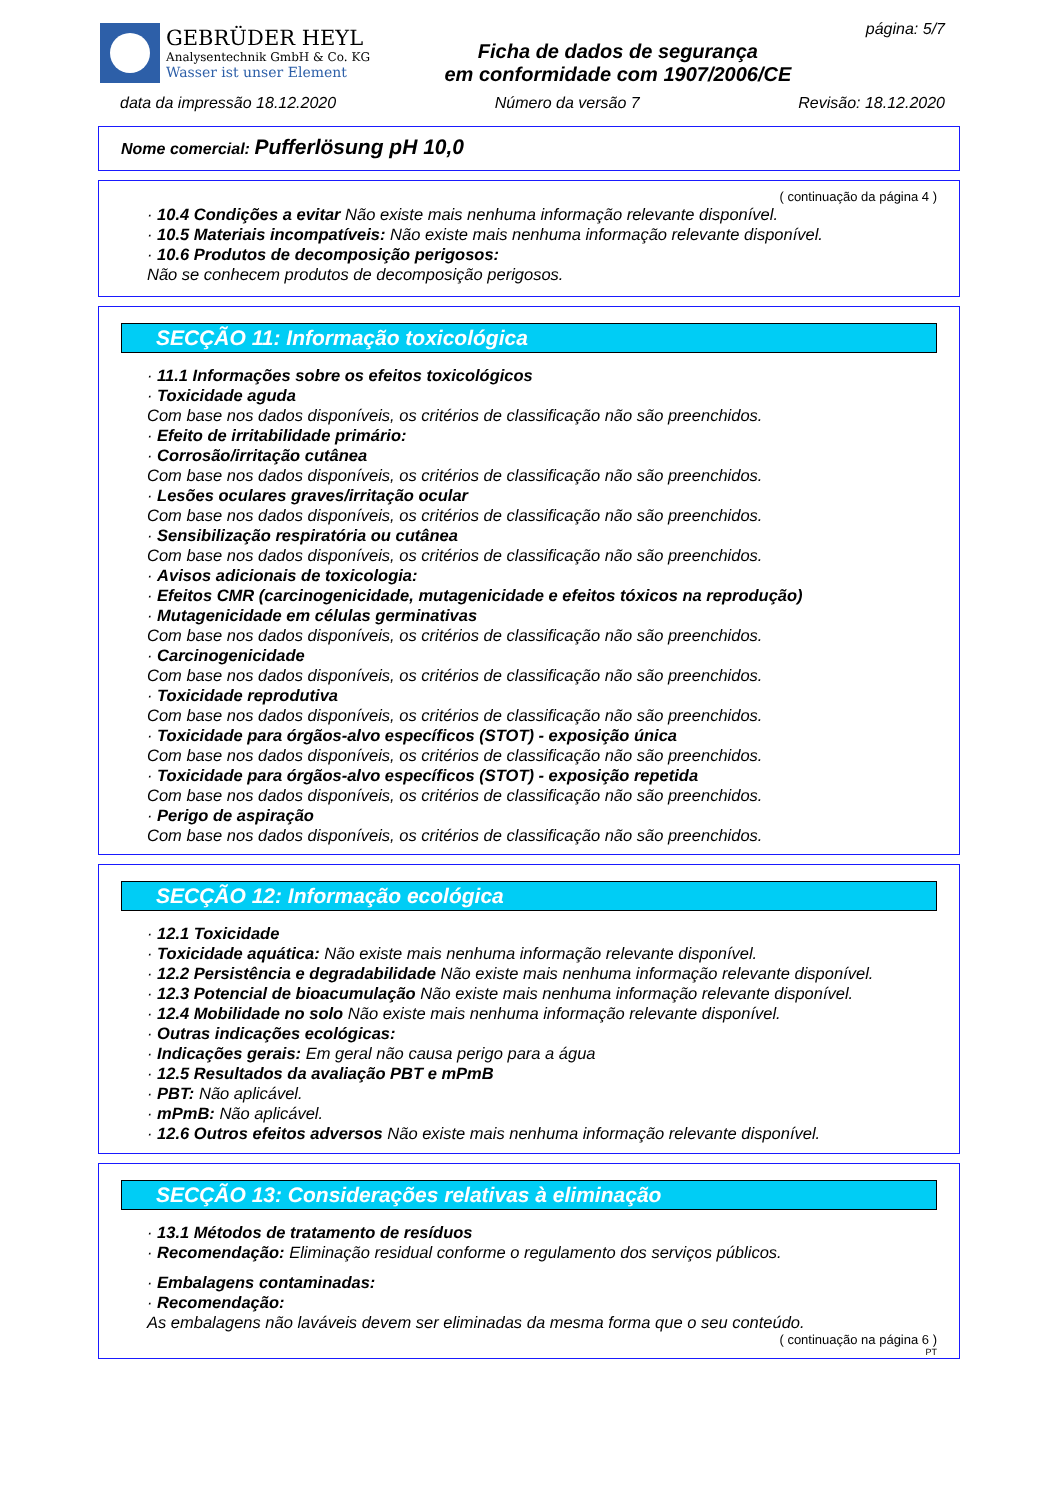GEBRÜDER HEYL
Analysentechnik GmbH & Co. KG
Wasser ist unser Element
Ficha de dados de segurança
em conformidade com 1907/2006/CE
página: 5/7
data da impressão 18.12.2020 Número da versão 7 Revisão: 18.12.2020
Nome comercial: Pufferlösung pH 10,0
( continuação da página 4 )
· 10.4 Condições a evitar Não existe mais nenhuma informação relevante disponível.
· 10.5 Materiais incompatíveis: Não existe mais nenhuma informação relevante disponível.
· 10.6 Produtos de decomposição perigosos:
Não se conhecem produtos de decomposição perigosos.
SECÇÃO 11: Informação toxicológica
· 11.1 Informações sobre os efeitos toxicológicos
· Toxicidade aguda
Com base nos dados disponíveis, os critérios de classificação não são preenchidos.
· Efeito de irritabilidade primário:
· Corrosão/irritação cutânea
Com base nos dados disponíveis, os critérios de classificação não são preenchidos.
· Lesões oculares graves/irritação ocular
Com base nos dados disponíveis, os critérios de classificação não são preenchidos.
· Sensibilização respiratória ou cutânea
Com base nos dados disponíveis, os critérios de classificação não são preenchidos.
· Avisos adicionais de toxicologia:
· Efeitos CMR (carcinogenicidade, mutagenicidade e efeitos tóxicos na reprodução)
· Mutagenicidade em células germinativas
Com base nos dados disponíveis, os critérios de classificação não são preenchidos.
· Carcinogenicidade
Com base nos dados disponíveis, os critérios de classificação não são preenchidos.
· Toxicidade reprodutiva
Com base nos dados disponíveis, os critérios de classificação não são preenchidos.
· Toxicidade para órgãos-alvo específicos (STOT) - exposição única
Com base nos dados disponíveis, os critérios de classificação não são preenchidos.
· Toxicidade para órgãos-alvo específicos (STOT) - exposição repetida
Com base nos dados disponíveis, os critérios de classificação não são preenchidos.
· Perigo de aspiração
Com base nos dados disponíveis, os critérios de classificação não são preenchidos.
SECÇÃO 12: Informação ecológica
· 12.1 Toxicidade
· Toxicidade aquática: Não existe mais nenhuma informação relevante disponível.
· 12.2 Persistência e degradabilidade Não existe mais nenhuma informação relevante disponível.
· 12.3 Potencial de bioacumulação Não existe mais nenhuma informação relevante disponível.
· 12.4 Mobilidade no solo Não existe mais nenhuma informação relevante disponível.
· Outras indicações ecológicas:
· Indicações gerais: Em geral não causa perigo para a água
· 12.5 Resultados da avaliação PBT e mPmB
· PBT: Não aplicável.
· mPmB: Não aplicável.
· 12.6 Outros efeitos adversos Não existe mais nenhuma informação relevante disponível.
SECÇÃO 13: Considerações relativas à eliminação
· 13.1 Métodos de tratamento de resíduos
· Recomendação: Eliminação residual conforme o regulamento dos serviços públicos.
· Embalagens contaminadas:
· Recomendação:
As embalagens não laváveis devem ser eliminadas da mesma forma que o seu conteúdo.
( continuação na página 6 )
PT